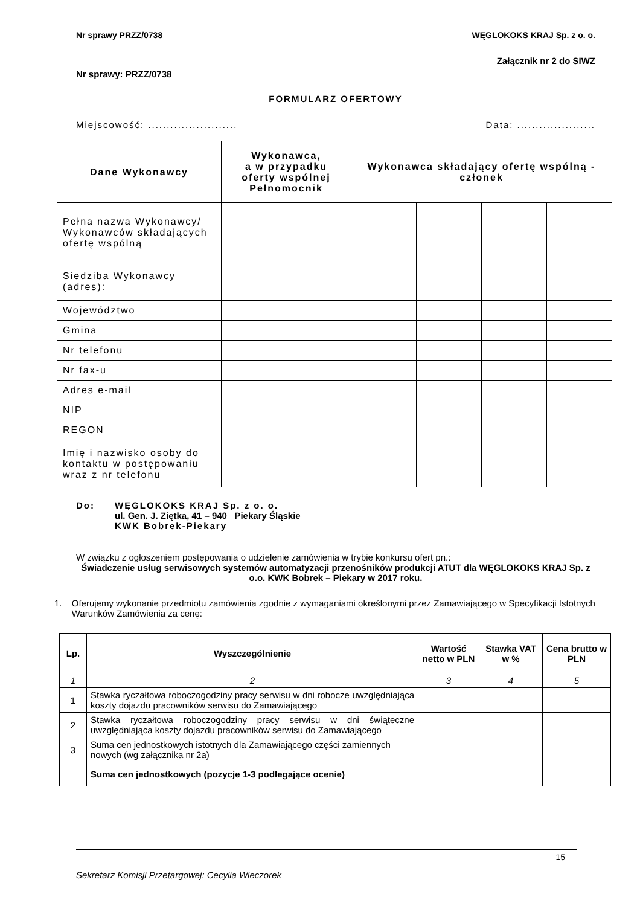Nr sprawy PRZZ/0738 WĘGLOKOKS KRAJ Sp. z o. o.
Załącznik nr 2 do SIWZ
Nr sprawy: PRZZ/0738
FORMULARZ OFERTOWY
Miejscowość: ........................ Data: .....................
| Dane Wykonawcy | Wykonawca, a w przypadku oferty wspólnej Pełnomocnik | Wykonawca składający ofertę wspólną - członek | | | |
| --- | --- | --- | --- | --- | --- |
| Pełna nazwa Wykonawcy/ Wykonawców składających ofertę wspólną | | | | | |
| Siedziba Wykonawcy (adres): | | | | | |
| Województwo | | | | | |
| Gmina | | | | | |
| Nr telefonu | | | | | |
| Nr fax-u | | | | | |
| Adres e-mail | | | | | |
| NIP | | | | | |
| REGON | | | | | |
| Imię i nazwisko osoby do kontaktu w postępowaniu wraz z nr telefonu | | | | | |
Do: WĘGLOKOKS KRAJ Sp. z o. o.
ul. Gen. J. Ziętka, 41 – 940 Piekary Śląskie
KWK Bobrek-Piekary
W związku z ogłoszeniem postępowania o udzielenie zamówienia w trybie konkursu ofert pn.:
Świadczenie usług serwisowych systemów automatyzacji przenośników produkcji ATUT dla WĘGLOKOKS KRAJ Sp. z o.o. KWK Bobrek – Piekary w 2017 roku.
1. Oferujemy wykonanie przedmiotu zamówienia zgodnie z wymaganiami określonymi przez Zamawiającego w Specyfikacji Istotnych Warunków Zamówienia za cenę:
| Lp. | Wyszczególnienie | Wartość netto w PLN | Stawka VAT w % | Cena brutto w PLN |
| --- | --- | --- | --- | --- |
| 1 | 2 | 3 | 4 | 5 |
| 1 | Stawka ryczałtowa roboczogodziny pracy serwisu w dni robocze uwzględniająca koszty dojazdu pracowników serwisu do Zamawiającego | | | |
| 2 | Stawka ryczałtowa roboczogodziny pracy serwisu w dni świąteczne uwzględniająca koszty dojazdu pracowników serwisu do Zamawiającego | | | |
| 3 | Suma cen jednostkowych istotnych dla Zamawiającego części zamiennych nowych (wg załącznika nr 2a) | | | |
| | Suma cen jednostkowych (pozycje 1-3 podlegające ocenie) | | | |
15
Sekretarz Komisji Przetargowej: Cecylia Wieczorek